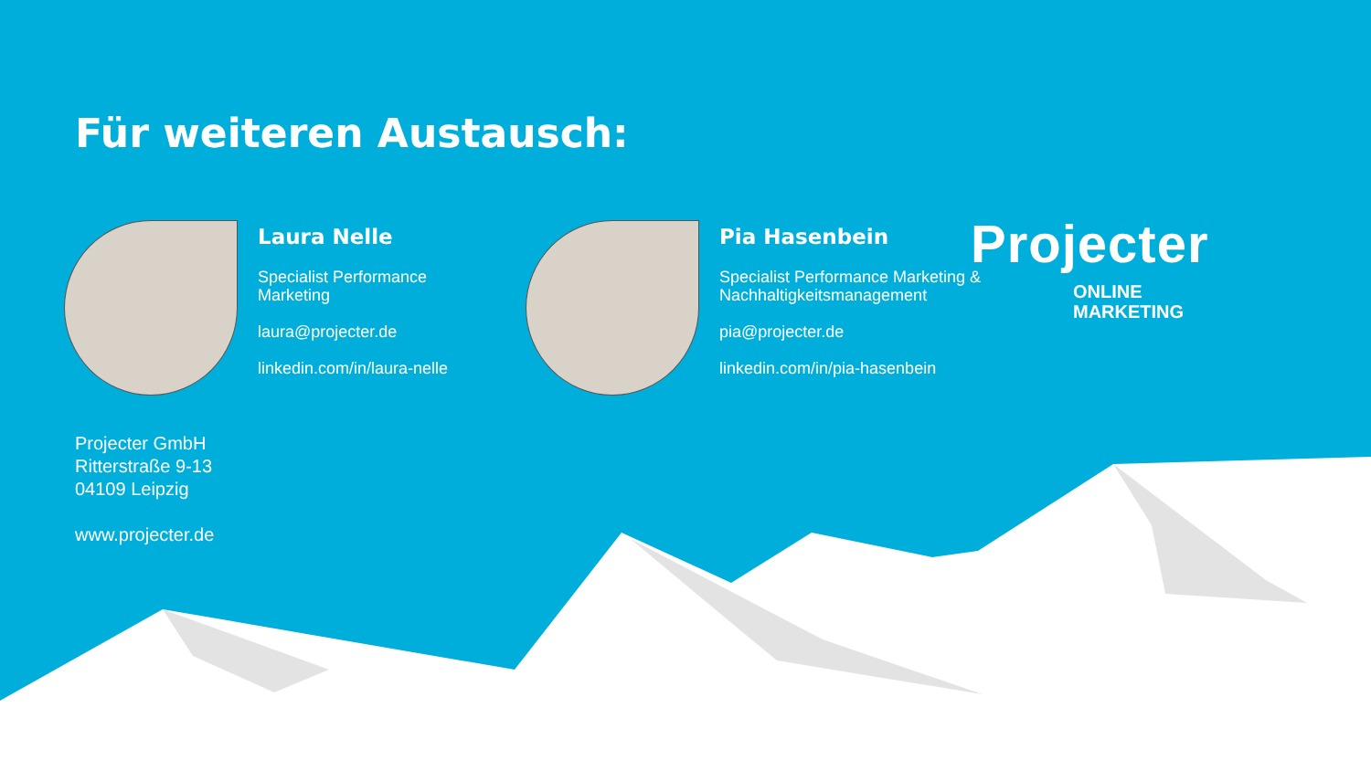Für weiteren Austausch:
Laura Nelle
Specialist Performance
Marketing
laura@projecter.de
linkedin.com/in/laura-nelle
Pia Hasenbein
Specialist Performance Marketing &
Nachhaltigkeitsmanagement
pia@projecter.de
linkedin.com/in/pia-hasenbein
Projecter
ONLINE
MARKETING
Projecter GmbH
Ritterstraße 9-13
04109 Leipzig
www.projecter.de